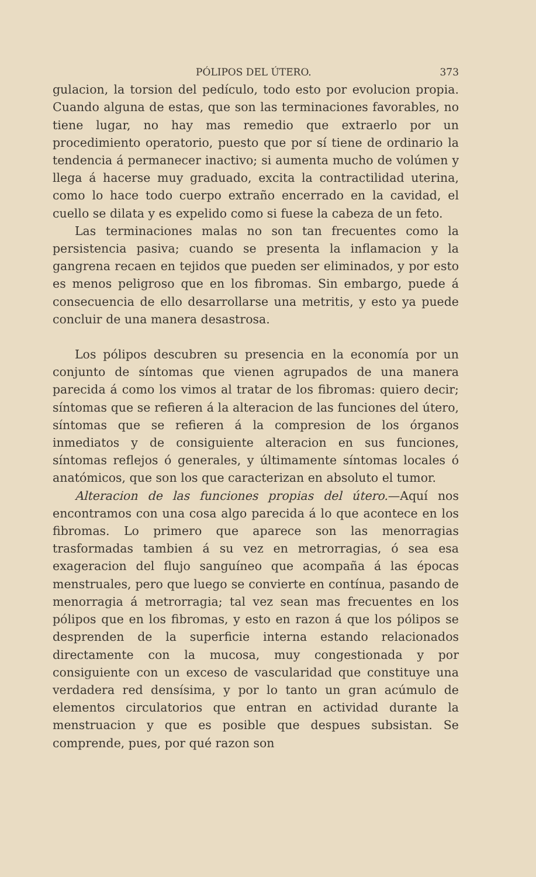PÓLIPOS DEL ÚTERO. 373
gulacion, la torsion del pedículo, todo esto por evolucion propia. Cuando alguna de estas, que son las terminaciones favorables, no tiene lugar, no hay mas remedio que extraerlo por un procedimiento operatorio, puesto que por sí tiene de ordinario la tendencia á permanecer inactivo; si aumenta mucho de volúmen y llega á hacerse muy graduado, excita la contractilidad uterina, como lo hace todo cuerpo extraño encerrado en la cavidad, el cuello se dilata y es expelido como si fuese la cabeza de un feto.
Las terminaciones malas no son tan frecuentes como la persistencia pasiva; cuando se presenta la inflamacion y la gangrena recaen en tejidos que pueden ser eliminados, y por esto es menos peligroso que en los fibromas. Sin embargo, puede á consecuencia de ello desarrollarse una metritis, y esto ya puede concluir de una manera desastrosa.
Los pólipos descubren su presencia en la economía por un conjunto de síntomas que vienen agrupados de una manera parecida á como los vimos al tratar de los fibromas: quiero decir; síntomas que se refieren á la alteracion de las funciones del útero, síntomas que se refieren á la compresion de los órganos inmediatos y de consiguiente alteracion en sus funciones, síntomas reflejos ó generales, y últimamente síntomas locales ó anatómicos, que son los que caracterizan en absoluto el tumor.
Alteracion de las funciones propias del útero.—Aquí nos encontramos con una cosa algo parecida á lo que acontece en los fibromas. Lo primero que aparece son las menorragias trasformadas tambien á su vez en metrorragias, ó sea esa exageracion del flujo sanguíneo que acompaña á las épocas menstruales, pero que luego se convierte en contínua, pasando de menorragia á metrorragia; tal vez sean mas frecuentes en los pólipos que en los fibromas, y esto en razon á que los pólipos se desprenden de la superficie interna estando relacionados directamente con la mucosa, muy congestionada y por consiguiente con un exceso de vascularidad que constituye una verdadera red densísima, y por lo tanto un gran acúmulo de elementos circulatorios que entran en actividad durante la menstruacion y que es posible que despues subsistan. Se comprende, pues, por qué razon son